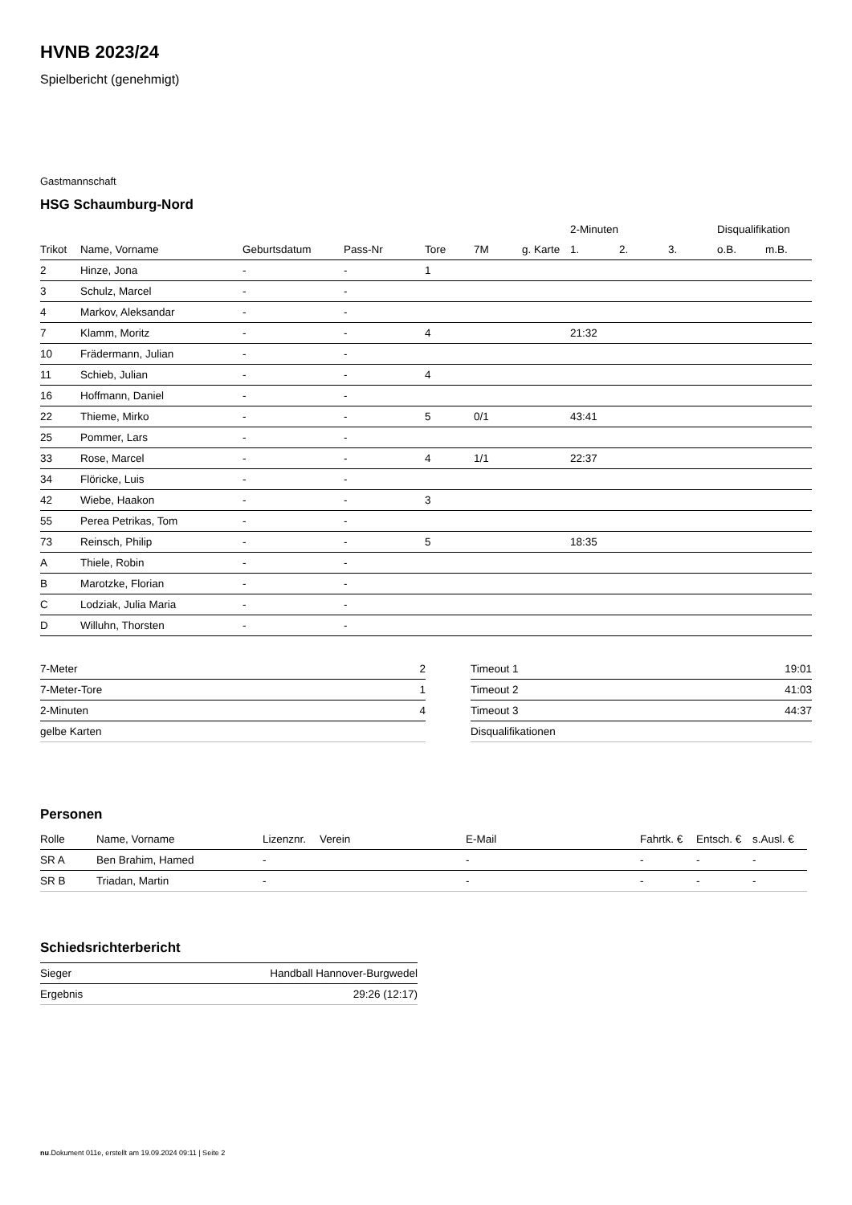HVNB 2023/24
Spielbericht (genehmigt)
Gastmannschaft
HSG Schaumburg-Nord
| | | | | | | | 2-Minuten | | | Disqualifikation | |
| --- | --- | --- | --- | --- | --- | --- | --- | --- | --- | --- | --- |
| Trikot | Name, Vorname | Geburtsdatum | Pass-Nr | Tore | 7M | g. Karte | 1. | 2. | 3. | o.B. | m.B. |
| 2 | Hinze, Jona | - | - | 1 | | | | | | | |
| 3 | Schulz, Marcel | - | - | | | | | | | | |
| 4 | Markov, Aleksandar | - | - | | | | | | | | |
| 7 | Klamm, Moritz | - | - | 4 | | | 21:32 | | | | |
| 10 | Frädermann, Julian | - | - | | | | | | | | |
| 11 | Schieb, Julian | - | - | 4 | | | | | | | |
| 16 | Hoffmann, Daniel | - | - | | | | | | | | |
| 22 | Thieme, Mirko | - | - | 5 | 0/1 | | 43:41 | | | | |
| 25 | Pommer, Lars | - | - | | | | | | | | |
| 33 | Rose, Marcel | - | - | 4 | 1/1 | | 22:37 | | | | |
| 34 | Flöricke, Luis | - | - | | | | | | | | |
| 42 | Wiebe, Haakon | - | - | 3 | | | | | | | |
| 55 | Perea Petrikas, Tom | - | - | | | | | | | | |
| 73 | Reinsch, Philip | - | - | 5 | | | 18:35 | | | | |
| A | Thiele, Robin | - | - | | | | | | | | |
| B | Marotzke, Florian | - | - | | | | | | | | |
| C | Lodziak, Julia Maria | - | - | | | | | | | | |
| D | Willuhn, Thorsten | - | - | | | | | | | | |
| 7-Meter | 2 |
| 7-Meter-Tore | 1 |
| 2-Minuten | 4 |
| gelbe Karten | |
| Timeout 1 | 19:01 |
| Timeout 2 | 41:03 |
| Timeout 3 | 44:37 |
| Disqualifikationen | |
Personen
| Rolle | Name, Vorname | Lizenznr. | Verein | E-Mail | Fahrtk. € | Entsch. € | s.Ausl. € |
| --- | --- | --- | --- | --- | --- | --- | --- |
| SR A | Ben Brahim, Hamed | - | | - | - | - | - |
| SR B | Triadan, Martin | - | | - | - | - | - |
Schiedsrichterbericht
| Sieger | Handball Hannover-Burgwedel |
| Ergebnis | 29:26 (12:17) |
nu.Dokument 011e, erstellt am 19.09.2024 09:11 | Seite 2